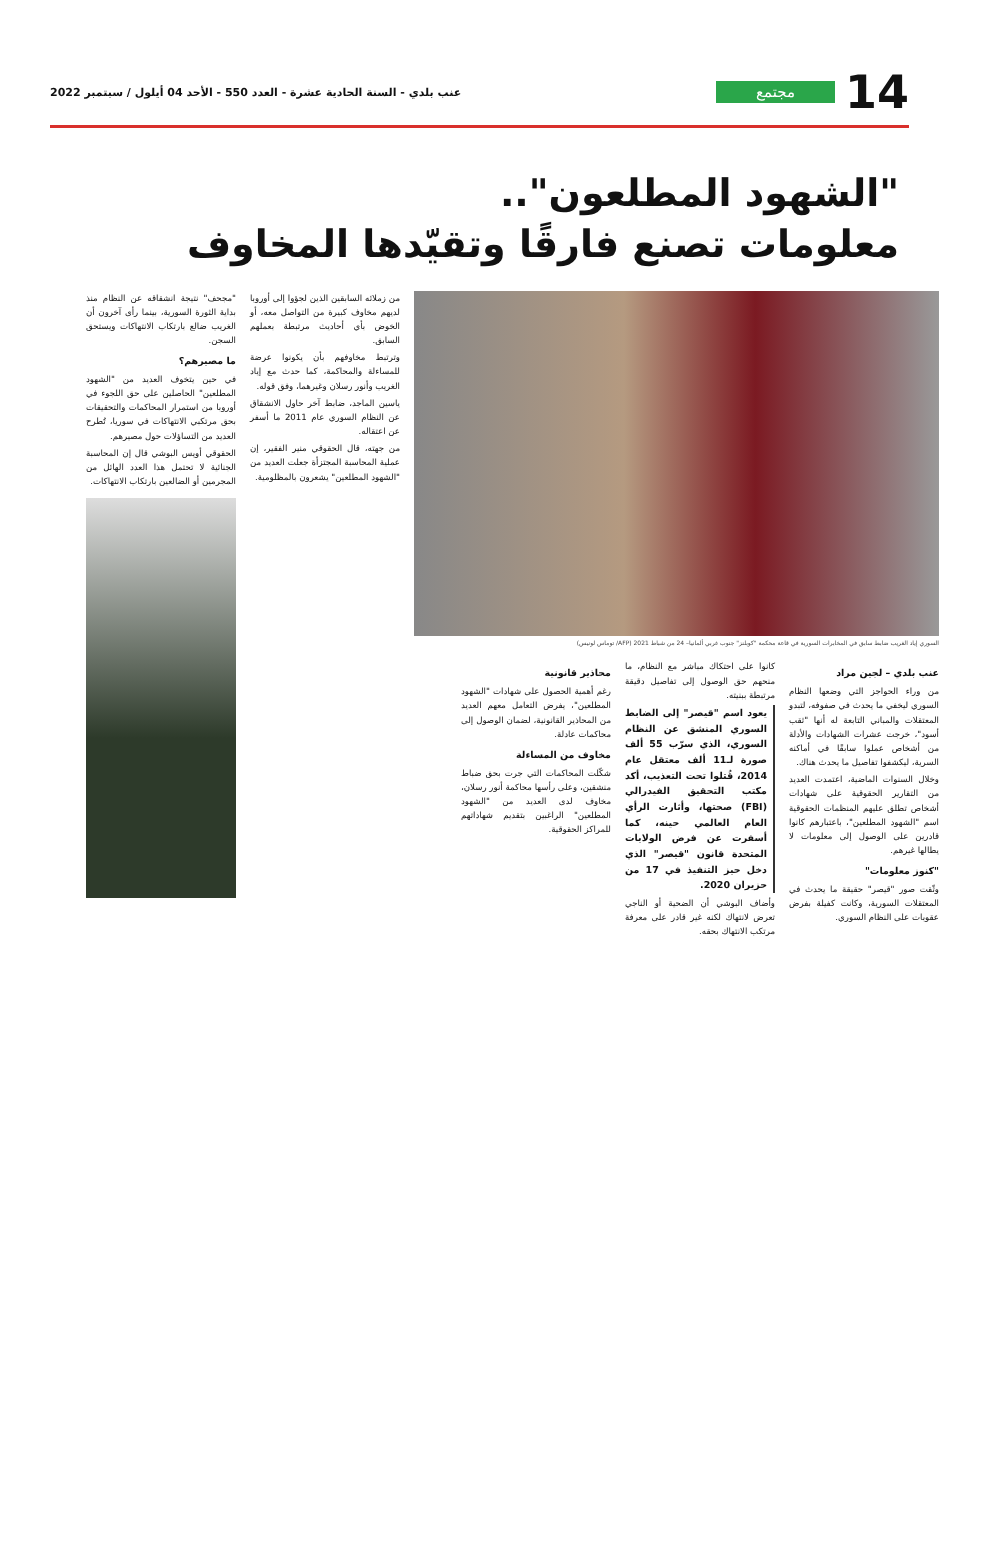14 مجتمع عنب بلدي - السنة الحادية عشرة - العدد 550 - الأحد 04 أيلول / سبتمبر 2022
"الشهود المطلعون"..
معلومات تصنع فارقًا وتقيّدها المخاوف
السوري إياد الغريب ضابط سابق في المخابرات السورية في قاعة محكمة "كوبلنز" جنوب غربي ألمانيا– 24 من شباط 2021 (AFP/ توماس لونيس)
عنب بلدي – لجين مراد
من وراء الحواجز التي وضعها النظام السوري ليخفي ما يحدث في صفوفه، لتبدو المعتقلات والمباني التابعة له أنها "ثقب أسود"، خرجت عشرات الشهادات والأدلة من أشخاص عملوا سابقًا في أماكنه السرية، ليكشفوا تفاصيل ما يحدث هناك.
وخلال السنوات الماضية، اعتمدت العديد من التقارير الحقوقية على شهادات أشخاص تطلق عليهم المنظمات الحقوقية اسم "الشهود المطلعين"، باعتبارهم كانوا قادرين على الوصول إلى معلومات لا يطالها غيرهم.
"كنوز معلومات"
وثّقت صور "قيصر" حقيقة ما يحدث في المعتقلات السورية، وكانت كفيلة بفرض عقوبات على النظام السوري.
كانوا على احتكاك مباشر مع النظام، ما منحهم حق الوصول إلى تفاصيل دقيقة مرتبطة ببنيته.
يعود اسم "قيصر" إلى الضابط السوري المنشق عن النظام السوري، الذي سرّب 55 ألف صورة لـ11 ألف معتقل عام 2014، قُتلوا تحت التعذيب، أكد مكتب التحقيق الفيدرالي (FBI) صحتها، وأثارت الرأي العام العالمي حينه، كما أسفرت عن فرض الولايات المتحدة قانون "قيصر" الذي دخل حيز التنفيذ في 17 من حزيران 2020.
وأضاف البوشي أن الضحية أو الناجي تعرض لانتهاك لكنه غير قادر على معرفة مرتكب الانتهاك بحقه.
محاذير قانونية
رغم أهمية الحصول على شهادات "الشهود المطلعين"، يفرض التعامل معهم العديد من المحاذير القانونية، لضمان الوصول إلى محاكمات عادلة.
مخاوف من المساءلة
شكّلت المحاكمات التي جرت بحق ضباط منشقين، وعلى رأسها محاكمة أنور رسلان، مخاوف لدى العديد من "الشهود المطلعين" الراغبين بتقديم شهاداتهم للمراكز الحقوقية.
من زملائه السابقين الذين لجؤوا إلى أوروبا لديهم مخاوف كبيرة من التواصل معه، أو الخوض بأي أحاديث مرتبطة بعملهم السابق.
وترتبط مخاوفهم بأن يكونوا عرضة للمساءلة والمحاكمة، كما حدث مع إياد الغريب وأنور رسلان وغيرهما، وفق قوله.
ياسين الماجد، ضابط آخر حاول الانشقاق عن النظام السوري عام 2011 ما أسفر عن اعتقاله.
من جهته، قال الحقوقي منير الفقير، إن عملية المحاسبة المجتزأة جعلت العديد من "الشهود المطلعين" يشعرون بالمظلومية.
"مجحف" نتيجة انشقاقه عن النظام منذ بداية الثورة السورية، بينما رأى آخرون أن الغريب ضالع بارتكاب الانتهاكات ويستحق السجن.
ما مصيرهم؟
في حين يتخوف العديد من "الشهود المطلعين" الحاصلين على حق اللجوء في أوروبا من استمرار المحاكمات والتحقيقات بحق مرتكبي الانتهاكات في سوريا، تُطرح العديد من التساؤلات حول مصيرهم.
الحقوقي أويس البوشي قال إن المحاسبة الجنائية لا تحتمل هذا العدد الهائل من المجرمين أو الضالعين بارتكاب الانتهاكات.